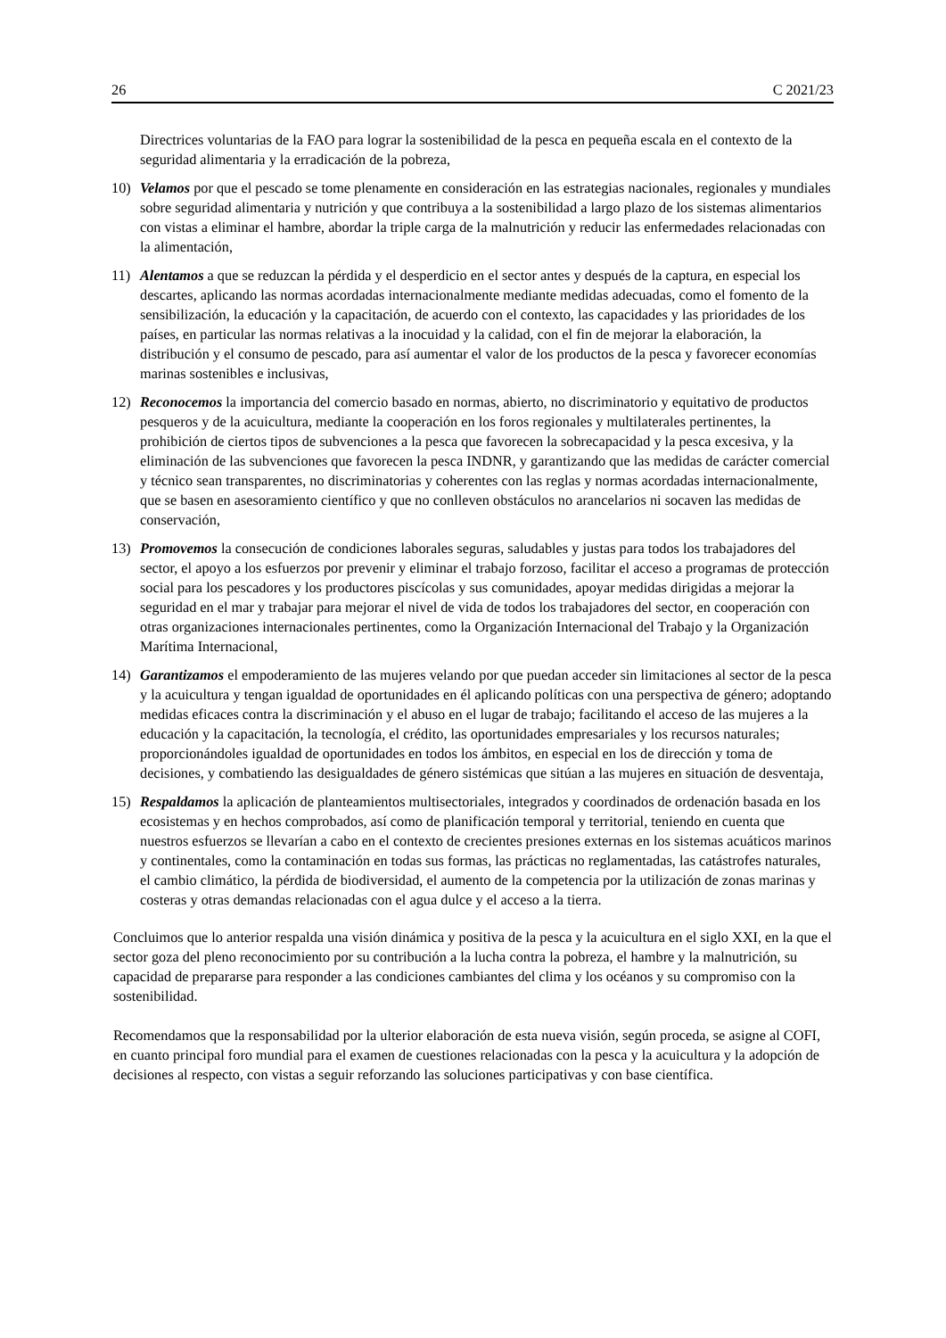26 C 2021/23
Directrices voluntarias de la FAO para lograr la sostenibilidad de la pesca en pequeña escala en el contexto de la seguridad alimentaria y la erradicación de la pobreza,
10) Velamos por que el pescado se tome plenamente en consideración en las estrategias nacionales, regionales y mundiales sobre seguridad alimentaria y nutrición y que contribuya a la sostenibilidad a largo plazo de los sistemas alimentarios con vistas a eliminar el hambre, abordar la triple carga de la malnutrición y reducir las enfermedades relacionadas con la alimentación,
11) Alentamos a que se reduzcan la pérdida y el desperdicio en el sector antes y después de la captura, en especial los descartes, aplicando las normas acordadas internacionalmente mediante medidas adecuadas, como el fomento de la sensibilización, la educación y la capacitación, de acuerdo con el contexto, las capacidades y las prioridades de los países, en particular las normas relativas a la inocuidad y la calidad, con el fin de mejorar la elaboración, la distribución y el consumo de pescado, para así aumentar el valor de los productos de la pesca y favorecer economías marinas sostenibles e inclusivas,
12) Reconocemos la importancia del comercio basado en normas, abierto, no discriminatorio y equitativo de productos pesqueros y de la acuicultura, mediante la cooperación en los foros regionales y multilaterales pertinentes, la prohibición de ciertos tipos de subvenciones a la pesca que favorecen la sobrecapacidad y la pesca excesiva, y la eliminación de las subvenciones que favorecen la pesca INDNR, y garantizando que las medidas de carácter comercial y técnico sean transparentes, no discriminatorias y coherentes con las reglas y normas acordadas internacionalmente, que se basen en asesoramiento científico y que no conlleven obstáculos no arancelarios ni socaven las medidas de conservación,
13) Promovemos la consecución de condiciones laborales seguras, saludables y justas para todos los trabajadores del sector, el apoyo a los esfuerzos por prevenir y eliminar el trabajo forzoso, facilitar el acceso a programas de protección social para los pescadores y los productores piscícolas y sus comunidades, apoyar medidas dirigidas a mejorar la seguridad en el mar y trabajar para mejorar el nivel de vida de todos los trabajadores del sector, en cooperación con otras organizaciones internacionales pertinentes, como la Organización Internacional del Trabajo y la Organización Marítima Internacional,
14) Garantizamos el empoderamiento de las mujeres velando por que puedan acceder sin limitaciones al sector de la pesca y la acuicultura y tengan igualdad de oportunidades en él aplicando políticas con una perspectiva de género; adoptando medidas eficaces contra la discriminación y el abuso en el lugar de trabajo; facilitando el acceso de las mujeres a la educación y la capacitación, la tecnología, el crédito, las oportunidades empresariales y los recursos naturales; proporcionándoles igualdad de oportunidades en todos los ámbitos, en especial en los de dirección y toma de decisiones, y combatiendo las desigualdades de género sistémicas que sitúan a las mujeres en situación de desventaja,
15) Respaldamos la aplicación de planteamientos multisectoriales, integrados y coordinados de ordenación basada en los ecosistemas y en hechos comprobados, así como de planificación temporal y territorial, teniendo en cuenta que nuestros esfuerzos se llevarían a cabo en el contexto de crecientes presiones externas en los sistemas acuáticos marinos y continentales, como la contaminación en todas sus formas, las prácticas no reglamentadas, las catástrofes naturales, el cambio climático, la pérdida de biodiversidad, el aumento de la competencia por la utilización de zonas marinas y costeras y otras demandas relacionadas con el agua dulce y el acceso a la tierra.
Concluimos que lo anterior respalda una visión dinámica y positiva de la pesca y la acuicultura en el siglo XXI, en la que el sector goza del pleno reconocimiento por su contribución a la lucha contra la pobreza, el hambre y la malnutrición, su capacidad de prepararse para responder a las condiciones cambiantes del clima y los océanos y su compromiso con la sostenibilidad.
Recomendamos que la responsabilidad por la ulterior elaboración de esta nueva visión, según proceda, se asigne al COFI, en cuanto principal foro mundial para el examen de cuestiones relacionadas con la pesca y la acuicultura y la adopción de decisiones al respecto, con vistas a seguir reforzando las soluciones participativas y con base científica.